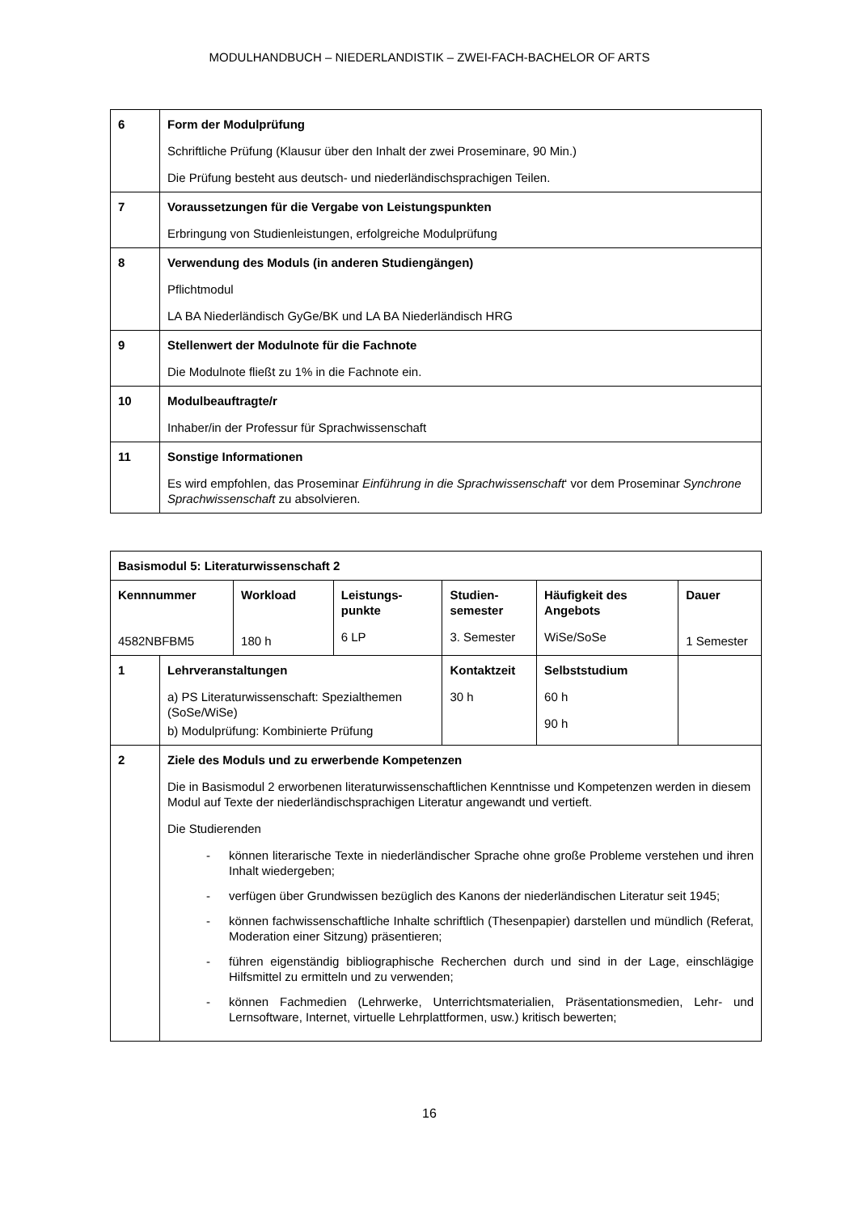MODULHANDBUCH – NIEDERLANDISTIK – ZWEI-FACH-BACHELOR OF ARTS
| 6 | Form der Modulprüfung Schriftliche Prüfung (Klausur über den Inhalt der zwei Proseminare, 90 Min.) Die Prüfung besteht aus deutsch- und niederländischsprachigen Teilen. |
| 7 | Voraussetzungen für die Vergabe von Leistungspunkten Erbringung von Studienleistungen, erfolgreiche Modulprüfung |
| 8 | Verwendung des Moduls (in anderen Studiengängen) Pflichtmodul LA BA Niederländisch GyGe/BK und LA BA Niederländisch HRG |
| 9 | Stellenwert der Modulnote für die Fachnote Die Modulnote fließt zu 1% in die Fachnote ein. |
| 10 | Modulbeauftragte/r Inhaber/in der Professur für Sprachwissenschaft |
| 11 | Sonstige Informationen Es wird empfohlen, das Proseminar Einführung in die Sprachwissenschaft ‘ vor dem Proseminar Synchrone Sprachwissenschaft zu absolvieren. |
| Basismodul 5: Literaturwissenschaft 2 | | | | | | |
| Kennnummer 4582NBFBM5 | | Workload 180 h | Leistungs- punkte 6 LP | Studien- semester 3. Semester | Häufigkeit des Angebots WiSe/SoSe | Dauer 1 Semester |
| 1 | Lehrveranstaltungen a) PS Literaturwissenschaft: Spezialthemen (SoSe/WiSe) b) Modulprüfung: Kombinierte Prüfung | | | Kontaktzeit 30 h | Selbststudium 60 h 90 h | |
| 2 | Ziele des Moduls und zu erwerbende Kompetenzen Die in Basismodul 2 erworbenen literaturwissenschaftlichen Kenntnisse und Kompetenzen werden in diesem Modul auf Texte der niederländischsprachigen Literatur angewandt und vertieft. Die Studierenden - können literarische Texte in niederländischer Sprache ohne große Probleme verstehen und ihren Inhalt wiedergeben; - verfügen über Grundwissen bezüglich des Kanons der niederländischen Literatur seit 1945; - können fachwissenschaftliche Inhalte schriftlich (Thesenpapier) darstellen und mündlich (Referat, Moderation einer Sitzung) präsentieren; - führen eigenständig bibliographische Recherchen durch und sind in der Lage, einschlägige Hilfsmittel zu ermitteln und zu verwenden; - können Fachmedien (Lehrwerke, Unterrichtsmaterialien, Präsentationsmedien, Lehr- und Lernsoftware, Internet, virtuelle Lehrplattformen, usw.) kritisch bewerten; | | | | | |
16